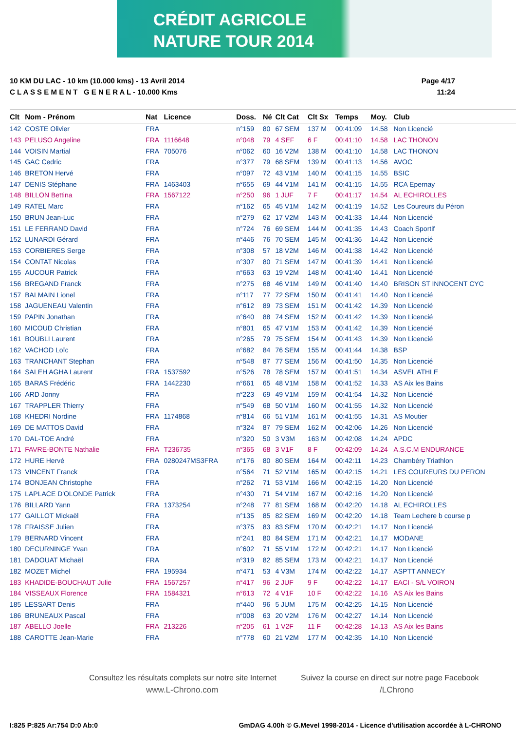CRÉDIT AGRICOLE
NATURE TOUR 2014
10 KM DU LAC - 10 km (10.000 kms) - 13 Avril 2014
C L A S S E M E N T G E N E R A L - 10.000 Kms
Page 4/17
11:24
| Clt | Nom - Prénom | Nat | Licence | Doss. | Né | Clt Cat | Clt Sx | Temps | Moy. | Club |
| --- | --- | --- | --- | --- | --- | --- | --- | --- | --- | --- |
| 142 | COSTE Olivier | FRA | | n°159 | 80 | 67 SEM | 137 M | 00:41:09 | 14.58 | Non Licencié |
| 143 | PELUSO Angeline | FRA | 1116648 | n°048 | 79 | 4 SEF | 6 F | 00:41:10 | 14.58 | LAC THONON |
| 144 | VOISIN Martial | FRA | 705076 | n°062 | 60 | 16 V2M | 138 M | 00:41:10 | 14.58 | LAC THONON |
| 145 | GAC Cedric | FRA | | n°377 | 79 | 68 SEM | 139 M | 00:41:13 | 14.56 | AVOC |
| 146 | BRETON Hervé | FRA | | n°097 | 72 | 43 V1M | 140 M | 00:41:15 | 14.55 | BSIC |
| 147 | DENIS Stéphane | FRA | 1463403 | n°655 | 69 | 44 V1M | 141 M | 00:41:15 | 14.55 | RCA Epernay |
| 148 | BILLON Bettina | FRA | 1567122 | n°250 | 96 | 1 JUF | 7 F | 00:41:17 | 14.54 | AL ECHIROLLES |
| 149 | RATEL Marc | FRA | | n°162 | 65 | 45 V1M | 142 M | 00:41:19 | 14.52 | Les Coureurs du Péron |
| 150 | BRUN Jean-Luc | FRA | | n°279 | 62 | 17 V2M | 143 M | 00:41:33 | 14.44 | Non Licencié |
| 151 | LE FERRAND David | FRA | | n°724 | 76 | 69 SEM | 144 M | 00:41:35 | 14.43 | Coach Sportif |
| 152 | LUNARDI Gérard | FRA | | n°446 | 76 | 70 SEM | 145 M | 00:41:36 | 14.42 | Non Licencié |
| 153 | CORBIERES Serge | FRA | | n°308 | 57 | 18 V2M | 146 M | 00:41:38 | 14.42 | Non Licencié |
| 154 | CONTAT Nicolas | FRA | | n°307 | 80 | 71 SEM | 147 M | 00:41:39 | 14.41 | Non Licencié |
| 155 | AUCOUR Patrick | FRA | | n°663 | 63 | 19 V2M | 148 M | 00:41:40 | 14.41 | Non Licencié |
| 156 | BREGAND Franck | FRA | | n°275 | 68 | 46 V1M | 149 M | 00:41:40 | 14.40 | BRISON ST INNOCENT CYC |
| 157 | BALMAIN Lionel | FRA | | n°117 | 77 | 72 SEM | 150 M | 00:41:41 | 14.40 | Non Licencié |
| 158 | JAGUENEAU Valentin | FRA | | n°612 | 89 | 73 SEM | 151 M | 00:41:42 | 14.39 | Non Licencié |
| 159 | PAPIN Jonathan | FRA | | n°640 | 88 | 74 SEM | 152 M | 00:41:42 | 14.39 | Non Licencié |
| 160 | MICOUD Christian | FRA | | n°801 | 65 | 47 V1M | 153 M | 00:41:42 | 14.39 | Non Licencié |
| 161 | BOUBLI Laurent | FRA | | n°265 | 79 | 75 SEM | 154 M | 00:41:43 | 14.39 | Non Licencié |
| 162 | VACHOD Loïc | FRA | | n°682 | 84 | 76 SEM | 155 M | 00:41:44 | 14.38 | BSP |
| 163 | TRANCHANT Stephan | FRA | | n°548 | 87 | 77 SEM | 156 M | 00:41:50 | 14.35 | Non Licencié |
| 164 | SALEH AGHA Laurent | FRA | 1537592 | n°526 | 78 | 78 SEM | 157 M | 00:41:51 | 14.34 | ASVEL ATHLE |
| 165 | BARAS Frédéric | FRA | 1442230 | n°661 | 65 | 48 V1M | 158 M | 00:41:52 | 14.33 | AS Aix les Bains |
| 166 | ARD Jonny | FRA | | n°223 | 69 | 49 V1M | 159 M | 00:41:54 | 14.32 | Non Licencié |
| 167 | TRAPPLER Thierry | FRA | | n°549 | 68 | 50 V1M | 160 M | 00:41:55 | 14.32 | Non Licencié |
| 168 | KHEDRI Nordine | FRA | 1174868 | n°814 | 66 | 51 V1M | 161 M | 00:41:55 | 14.31 | AS Moutier |
| 169 | DE MATTOS David | FRA | | n°324 | 87 | 79 SEM | 162 M | 00:42:06 | 14.26 | Non Licencié |
| 170 | DAL-TOE André | FRA | | n°320 | 50 | 3 V3M | 163 M | 00:42:08 | 14.24 | APDC |
| 171 | FAVRE-BONTE Nathalie | FRA | T236735 | n°365 | 68 | 3 V1F | 8 F | 00:42:09 | 14.24 | A.S.C.M ENDURANCE |
| 172 | HURE Hervé | FRA | 0280247MS3FRA | n°176 | 80 | 80 SEM | 164 M | 00:42:11 | 14.23 | Chambéry Triathlon |
| 173 | VINCENT Franck | FRA | | n°564 | 71 | 52 V1M | 165 M | 00:42:15 | 14.21 | LES COUREURS DU PERON |
| 174 | BONJEAN Christophe | FRA | | n°262 | 71 | 53 V1M | 166 M | 00:42:15 | 14.20 | Non Licencié |
| 175 | LAPLACE D'OLONDE Patrick | FRA | | n°430 | 71 | 54 V1M | 167 M | 00:42:16 | 14.20 | Non Licencié |
| 176 | BILLARD Yann | FRA | 1373254 | n°248 | 77 | 81 SEM | 168 M | 00:42:20 | 14.18 | AL ECHIROLLES |
| 177 | GAILLOT Mickaël | FRA | | n°135 | 85 | 82 SEM | 169 M | 00:42:20 | 14.18 | Team Lechere b course p |
| 178 | FRAISSE Julien | FRA | | n°375 | 83 | 83 SEM | 170 M | 00:42:21 | 14.17 | Non Licencié |
| 179 | BERNARD Vincent | FRA | | n°241 | 80 | 84 SEM | 171 M | 00:42:21 | 14.17 | MODANE |
| 180 | DECURNINGE Yvan | FRA | | n°602 | 71 | 55 V1M | 172 M | 00:42:21 | 14.17 | Non Licencié |
| 181 | DADOUAT Michaël | FRA | | n°319 | 82 | 85 SEM | 173 M | 00:42:21 | 14.17 | Non Licencié |
| 182 | MOZET Michel | FRA | 195934 | n°471 | 53 | 4 V3M | 174 M | 00:42:22 | 14.17 | ASPTT ANNECY |
| 183 | KHADIDE-BOUCHAUT Julie | FRA | 1567257 | n°417 | 96 | 2 JUF | 9 F | 00:42:22 | 14.17 | EACI - S/L VOIRON |
| 184 | VISSEAUX Florence | FRA | 1584321 | n°613 | 72 | 4 V1F | 10 F | 00:42:22 | 14.16 | AS Aix les Bains |
| 185 | LESSART Denis | FRA | | n°440 | 96 | 5 JUM | 175 M | 00:42:25 | 14.15 | Non Licencié |
| 186 | BRUNEAUX Pascal | FRA | | n°008 | 63 | 20 V2M | 176 M | 00:42:27 | 14.14 | Non Licencié |
| 187 | ABELLO Joelle | FRA | 213226 | n°205 | 61 | 1 V2F | 11 F | 00:42:28 | 14.13 | AS Aix les Bains |
| 188 | CAROTTE Jean-Marie | FRA | | n°778 | 60 | 21 V2M | 177 M | 00:42:35 | 14.10 | Non Licencié |
Consultez les résultats complets sur notre site Internet
www.L-Chrono.com
Suivez la course en direct sur notre page Facebook
/LChrono
I:825 P:825 Ar:754 D:0 Ab:0
GmDAG 4.00h © G.Mevel 1998-2014 - Licence d'utilisation accordée à L-CHRONO